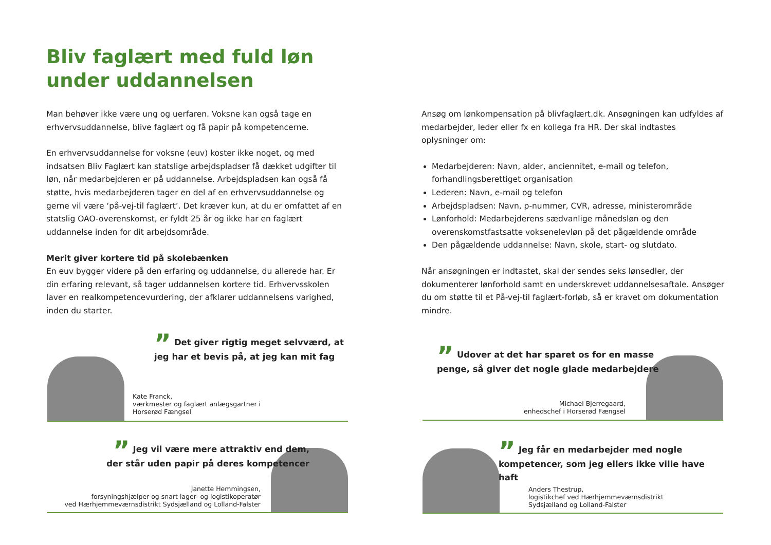Bliv faglært med fuld løn
under uddannelsen
Man behøver ikke være ung og uerfaren. Voksne kan også tage en erhvervsuddannelse, blive faglært og få papir på kompetencerne.
En erhvervsuddannelse for voksne (euv) koster ikke noget, og med indsatsen Bliv Faglært kan statslige arbejdspladser få dækket udgifter til løn, når medarbejderen er på uddannelse. Arbejdspladsen kan også få støtte, hvis medarbejderen tager en del af en erhvervsuddannelse og gerne vil være ‘på-vej-til faglært’. Det kræver kun, at du er omfattet af en statslig OAO-overenskomst, er fyldt 25 år og ikke har en faglært uddannelse inden for dit arbejdsområde.
Merit giver kortere tid på skolebænken
En euv bygger videre på den erfaring og uddannelse, du allerede har. Er din erfaring relevant, så tager uddannelsen kortere tid. Erhvervsskolen laver en realkompetencevurdering, der afklarer uddannelsens varighed, inden du starter.
Ansøg om lønkompensation på blivfaglært.dk. Ansøgningen kan udfyldes af medarbejder, leder eller fx en kollega fra HR. Der skal indtastes oplysninger om:
Medarbejderen: Navn, alder, anciennitet, e-mail og telefon, forhandlingsberettiget organisation
Lederen: Navn, e-mail og telefon
Arbejdspladsen: Navn, p-nummer, CVR, adresse, ministerområde
Lønforhold: Medarbejderens sædvanlige månedsløn og den overenskomstfastsatte voksenelevløn på det pågældende område
Den pågældende uddannelse: Navn, skole, start- og slutdato.
Når ansøgningen er indtastet, skal der sendes seks lønsedler, der dokumenterer lønforhold samt en underskrevet uddannelsesaftale. Ansøger du om støtte til et På-vej-til faglært-forløb, så er kravet om dokumentation mindre.
” Det giver rigtig meget selvværd, at
jeg har et bevis på, at jeg kan mit fag
Kate Franck,
værkmester og faglært anlægsgartner i
Horserød Fængsel
” Udover at det har sparet os for en masse
penge, så giver det nogle glade medarbejdere
Michael Bjerregaard,
enhedschef i Horserød Fængsel
” Jeg vil være mere attraktiv end dem,
der står uden papir på deres kompetencer
Janette Hemmingsen,
forsyningshjælper og snart lager- og logistikoperatør
ved Hærhjemmeværnsdistrikt Sydsjælland og Lolland-Falster
” Jeg får en medarbejder med nogle
kompetencer, som jeg ellers ikke ville have haft
Anders Thestrup,
logistikchef ved Hærhjemmeværnsdistrikt
Sydsjælland og Lolland-Falster